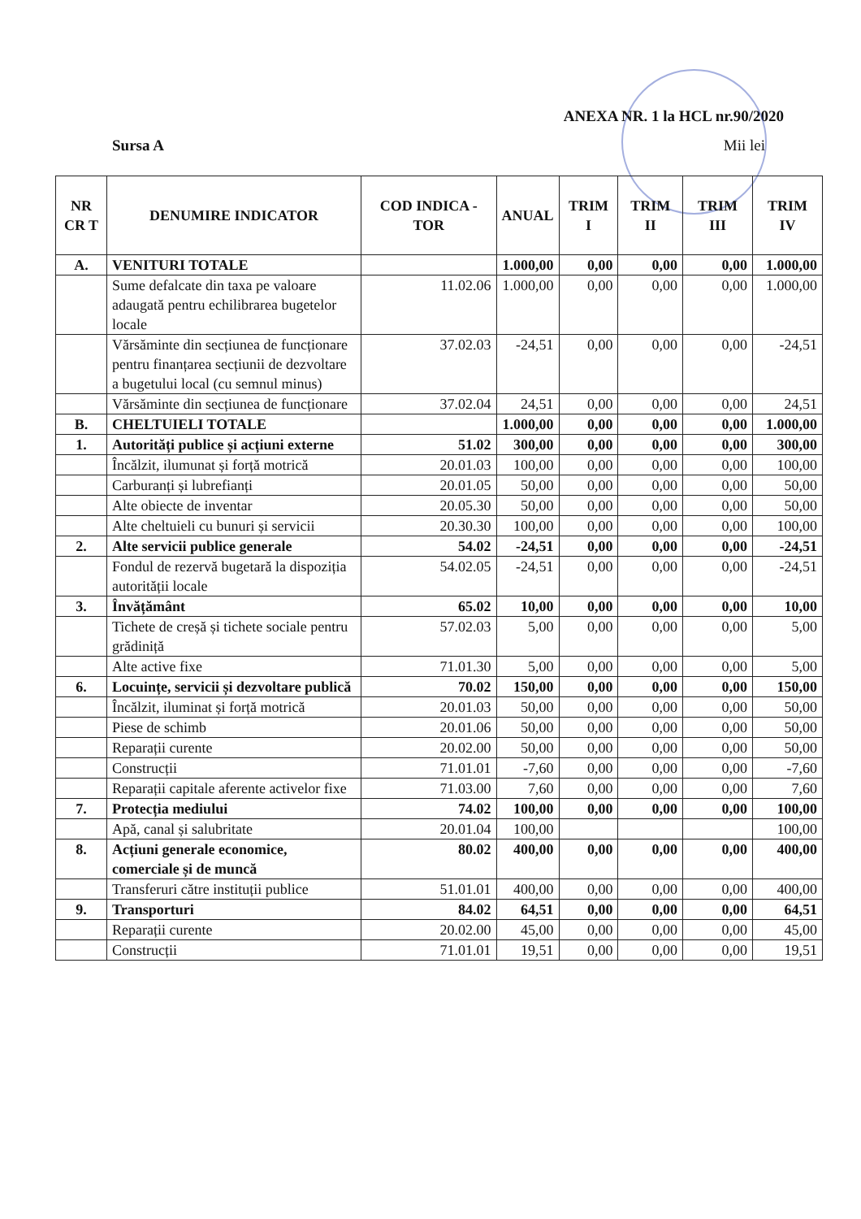ANEXA NR. 1 la HCL nr.90/2020
Sursa A Mii lei
| NR CR T | DENUMIRE INDICATOR | COD INDICA -TOR | ANUAL | TRIM I | TRIM II | TRIM III | TRIM IV |
| --- | --- | --- | --- | --- | --- | --- | --- |
| A. | VENITURI TOTALE | | 1.000,00 | 0,00 | 0,00 | 0,00 | 1.000,00 |
| | Sume defalcate din taxa pe valoare adaugată pentru echilibrarea bugetelor locale | 11.02.06 | 1.000,00 | 0,00 | 0,00 | 0,00 | 1.000,00 |
| | Vărsăminte din secțiunea de funcționare pentru finanțarea secțiunii de dezvoltare a bugetului local (cu semnul minus) | 37.02.03 | -24,51 | 0,00 | 0,00 | 0,00 | -24,51 |
| | Vărsăminte din secțiunea de funcționare | 37.02.04 | 24,51 | 0,00 | 0,00 | 0,00 | 24,51 |
| B. | CHELTUIELI TOTALE | | 1.000,00 | 0,00 | 0,00 | 0,00 | 1.000,00 |
| 1. | Autorități publice și acțiuni externe | 51.02 | 300,00 | 0,00 | 0,00 | 0,00 | 300,00 |
| | Încălzit, ilumunat și forță motrică | 20.01.03 | 100,00 | 0,00 | 0,00 | 0,00 | 100,00 |
| | Carburanți și lubrefianți | 20.01.05 | 50,00 | 0,00 | 0,00 | 0,00 | 50,00 |
| | Alte obiecte de inventar | 20.05.30 | 50,00 | 0,00 | 0,00 | 0,00 | 50,00 |
| | Alte cheltuieli cu bunuri și servicii | 20.30.30 | 100,00 | 0,00 | 0,00 | 0,00 | 100,00 |
| 2. | Alte servicii publice generale | 54.02 | -24,51 | 0,00 | 0,00 | 0,00 | -24,51 |
| | Fondul de rezervă bugetară la dispoziția autorității locale | 54.02.05 | -24,51 | 0,00 | 0,00 | 0,00 | -24,51 |
| 3. | Învățământ | 65.02 | 10,00 | 0,00 | 0,00 | 0,00 | 10,00 |
| | Tichete de creșă și tichete sociale pentru grădiniță | 57.02.03 | 5,00 | 0,00 | 0,00 | 0,00 | 5,00 |
| | Alte active fixe | 71.01.30 | 5,00 | 0,00 | 0,00 | 0,00 | 5,00 |
| 6. | Locuințe, servicii și dezvoltare publică | 70.02 | 150,00 | 0,00 | 0,00 | 0,00 | 150,00 |
| | Încălzit, iluminat și forță motrică | 20.01.03 | 50,00 | 0,00 | 0,00 | 0,00 | 50,00 |
| | Piese de schimb | 20.01.06 | 50,00 | 0,00 | 0,00 | 0,00 | 50,00 |
| | Reparații curente | 20.02.00 | 50,00 | 0,00 | 0,00 | 0,00 | 50,00 |
| | Construcții | 71.01.01 | -7,60 | 0,00 | 0,00 | 0,00 | -7,60 |
| | Reparații capitale aferente activelor fixe | 71.03.00 | 7,60 | 0,00 | 0,00 | 0,00 | 7,60 |
| 7. | Protecția mediului | 74.02 | 100,00 | 0,00 | 0,00 | 0,00 | 100,00 |
| | Apă, canal și salubritate | 20.01.04 | 100,00 | | | | 100,00 |
| 8. | Acțiuni generale economice, comerciale și de muncă | 80.02 | 400,00 | 0,00 | 0,00 | 0,00 | 400,00 |
| | Transferuri către instituții publice | 51.01.01 | 400,00 | 0,00 | 0,00 | 0,00 | 400,00 |
| 9. | Transporturi | 84.02 | 64,51 | 0,00 | 0,00 | 0,00 | 64,51 |
| | Reparații curente | 20.02.00 | 45,00 | 0,00 | 0,00 | 0,00 | 45,00 |
| | Construcții | 71.01.01 | 19,51 | 0,00 | 0,00 | 0,00 | 19,51 |